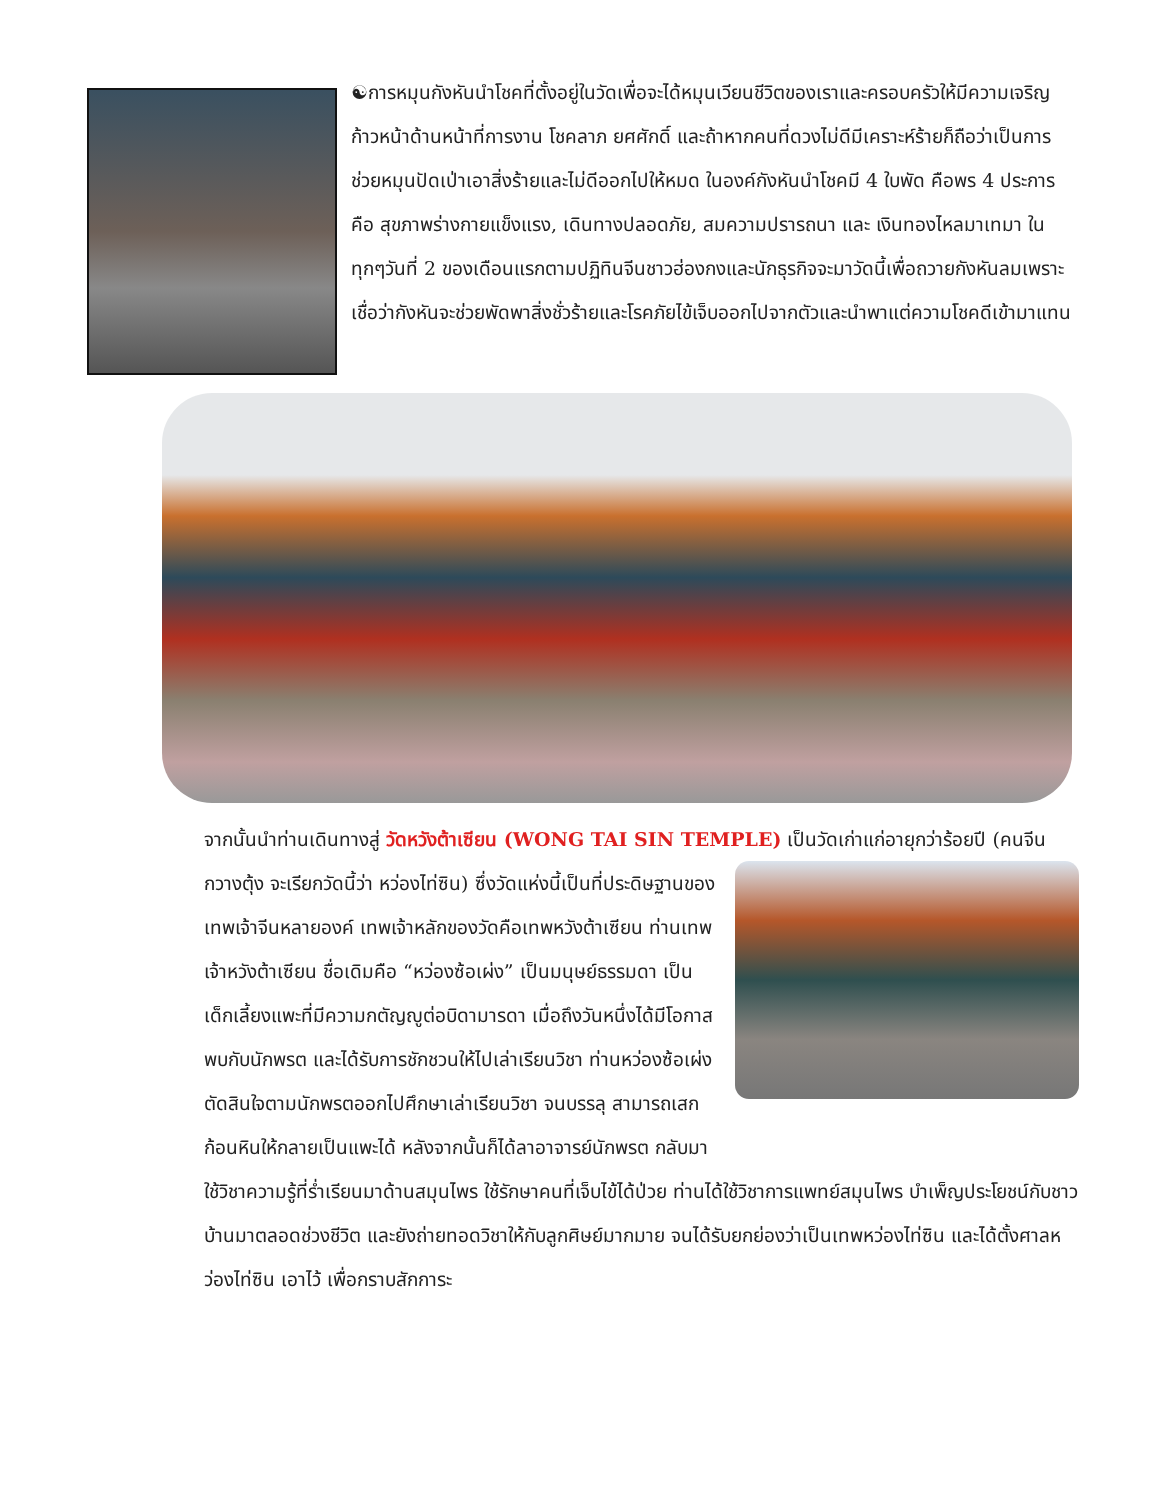☯การหมุนกังหันนำโชคที่ตั้งอยู่ในวัดเพื่อจะได้หมุนเวียนชีวิตของเราและครอบครัวให้มีความเจริญก้าวหน้าด้านหน้าที่การงาน โชคลาภ ยศศักดิ์ และถ้าหากคนที่ดวงไม่ดีมีเคราะห์ร้ายก็ถือว่าเป็นการช่วยหมุนปัดเป่าเอาสิ่งร้ายและไม่ดีออกไปให้หมด ในองค์กังหันนำโชคมี 4 ใบพัด คือพร 4 ประการ คือ สุขภาพร่างกายแข็งแรง, เดินทางปลอดภัย, สมความปรารถนา และ เงินทองไหลมาเทมา ในทุกๆวันที่ 2 ของเดือนแรกตามปฏิทินจีนชาวฮ่องกงและนักธุรกิจจะมาวัดนี้เพื่อถวายกังหันลมเพราะเชื่อว่ากังหันจะช่วยพัดพาสิ่งชั่วร้ายและโรคภัยไข้เจ็บออกไปจากตัวและนำพาแต่ความโชคดีเข้ามาแทน
จากนั้นนำท่านเดินทางสู่ วัดหวังต้าเซียน (WONG TAI SIN TEMPLE) เป็นวัดเก่าแก่อายุกว่าร้อยปี (คนจีน
กวางตุ้ง จะเรียกวัดนี้ว่า หว่องไท่ซิน) ซึ่งวัดแห่งนี้เป็นที่ประดิษฐานของเทพเจ้าจีนหลายองค์ เทพเจ้าหลักของวัดคือเทพหวังต้าเซียน ท่านเทพเจ้าหวังต้าเซียน ชื่อเดิมคือ “หว่องซ้อเผ่ง” เป็นมนุษย์ธรรมดา เป็นเด็กเลี้ยงแพะที่มีความกตัญญูต่อบิดามารดา เมื่อถึงวันหนึ่งได้มีโอกาสพบกับนักพรต และได้รับการชักชวนให้ไปเล่าเรียนวิชา ท่านหว่องซ้อเผ่ง ตัดสินใจตามนักพรตออกไปศึกษาเล่าเรียนวิชา จนบรรลุ สามารถเสกก้อนหินให้กลายเป็นแพะได้ หลังจากนั้นก็ได้ลาอาจารย์นักพรต กลับมา
ใช้วิชาความรู้ที่ร่ำเรียนมาด้านสมุนไพร ใช้รักษาคนที่เจ็บไข้ได้ป่วย ท่านได้ใช้วิชาการแพทย์สมุนไพร บำเพ็ญประโยชน์กับชาวบ้านมาตลอดช่วงชีวิต และยังถ่ายทอดวิชาให้กับลูกศิษย์มากมาย จนได้รับยกย่องว่าเป็นเทพหว่องไท่ซิน และได้ตั้งศาลหว่องไท่ซิน เอาไว้ เพื่อกราบสักการะ